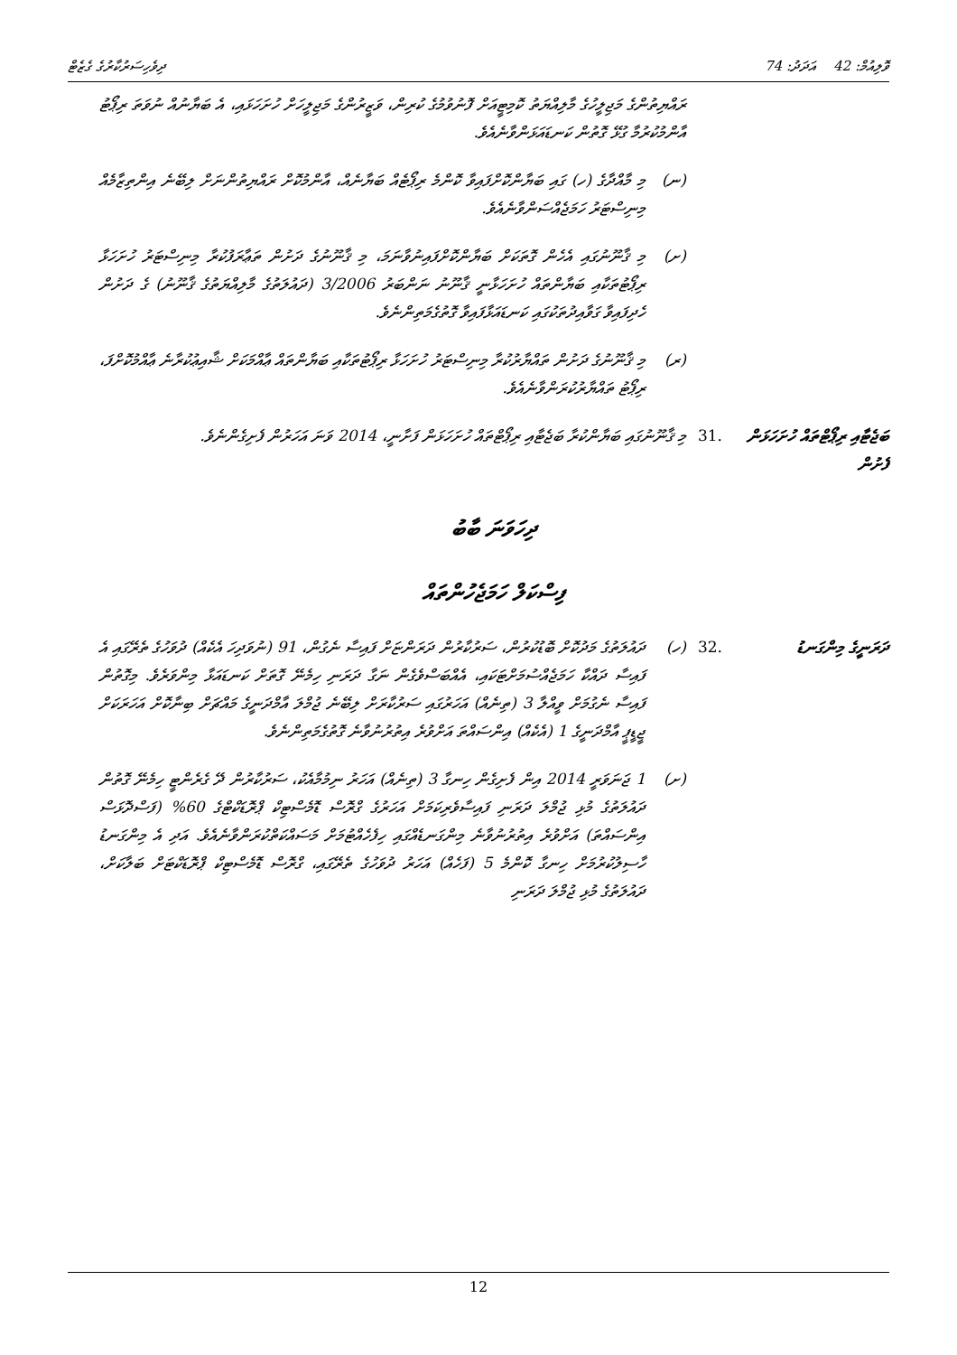ވޮލިއުމް: 42 އަދަދު: 74 ދިވެހިސަރުކާރުގެ ގެޒެޓް
ރައްޔިތުންގެ މަޖިލީހުގެ މާލިއްޔަތު ކޮމިޓީއަށް ފޮނުވުމުގެ ކުރިން، ވަޒީރުންގެ މަޖިލީހަށް ހުށަހަޅައި، އެ ބަޔާނުއް ނުވަތަ ރިޕޯޓު އާންމުކުރުމާ ގުޅޭ ގޮތުން ކަނޑައަޅަންވާނެއެވެ.
(ނ) މި މާއްދާގެ (ހ) ގައި ބަޔާންކޮށްފައިވާ ކޮންމެ ރިޕޯޓެއް ބަޔާނެއް، އާންމުކޮށް ރައްޔިތުންނަށް ލިބޭނެ އިންތިޒާމެއް މިނިސްޓަރު ހަމަޖެއްސަންވާނެއެވެ.
(ށ) މި ޤާނޫނުގައި އެހެން ގޮތަކަށް ބަޔާންކޮށްފައިނުވާނަމަ، މި ޤާނޫނުގެ ދަށުން ތަޢާރަފުކުރާ މިނިސްޓަރު ހުށަހަޅާ ރިޕޯޓުތަކާއި ބަޔާންތައް ހުށަހަޅާނީ ޤާނޫނު ނަންބަރު 3/2006 (ދައުލަތުގެ މާލިއްޔަތުގެ ޤާނޫނު) ގެ ދަށުން ހެދިފައިވާ ގަވާއިދުތަކުގައި ކަނޑައަޅާފައިވާ ގޮތުގެމަތިންނެވެ.
(ރ) މި ޤާނޫނުގެ ދަށުން ތައްޔާރުކުރާ މިނިސްޓަރު ހުށަހަޅާ ރިޕޯޓުތަކާއި ބަޔާންތައް ޢާއްމަކަށް ޝާއިޢުކުރާނެ ޢާއްމުކޮށްފަ، ރިޕޯޓު ތައްޔާރުކުރަންވާނެއެވެ.
ބަޖެޓާއި ރިޕޯޓްތައް ހުށަހަޅަން ފެށުން
.31 މި ޤާނޫނުގައި ބަޔާންކުރާ ބަޖެޓާއި ރިޕޯޓްތައް ހުށަހަޅަން ފަށާނީ، 2014 ވަނަ އަހަރުން ފެށިގެންނެވެ.
ދިހަވަނަ ބާބު
ފިސްކަލް ހަމަޖެހުންތައް
ދަރަނީގެ މިންގަނޑު .32 (ހ) ދައުލަތުގެ މަދުކޮށް ބޮޑުކުރުން، ސަރުކާރުން ދަރަންޏަށް ފައިސާ ނެގުން، 91 (ނުވަދިހަ އެކެއް) ދުވަހުގެ ތެރޭގައި އެ ފައިސާ ދައްކާ ހަމަޖެއްސުމަށްޓަކައި، އެއްބަސްވެގެން ނަގާ ދަރަނި ހިމެނޭ ގޮތަށް ކަނޑައަޅާ މިންވަރެވެ. މިގޮތުން ފައިސާ ނެގުމަށް ވީއްލާ 3 (ތިނެއް) އަހަރުގައި ސަރުކާރަށް ލިބޭނެ ޖުމްލަ އާމްދަނީގެ މައްޗަށް ބިނާކޮށް އަހަރަކަށް ޖީޑީޕީ އާމްދަނީގެ 1 (އެކެއް) އިންސައްތަ އަށްވުރެ އިތުރުނުވާނެ ގޮތުގެމަތިންނެވެ.
(ށ) 1 ޖަނަވަރީ 2014 އިން ފެށިގެން ހިނގާ 3 (ތިނެއް) އަހަރު ނިމުމާއެކު، ސަރުކާރުން ދޭ ގެރެންޓީ ހިމެނޭ ގޮތުން ދައުލަތުގެ މުޅި ޖުމްލަ ދަރަނި ފައިސާވެރިކަމަށް އަހަރުގެ ގްރޮސް ޑޮމެސްޓިކް ޕްރޮޑަކްޓްގެ 60% (ފަސްދޮޅަސް އިންސައްތަ) އަށްވުރެ އިތުރުނުވާނެ މިންގަނޑެއްގައި ހިފެހެއްޓުމަށް މަސައްކަތްކުރަންވާނެއެވެ. އަދި އެ މިންގަނޑު ހާސިލުކުރުމަށް ހިނގާ ކޮންމެ 5 (ފަހެއް) އަހަރު ދުވަހުގެ ތެރޭގައި، ގްރޮސް ޑޮމެސްޓިކް ޕްރޮޑަކްޓަށް ބަލާކަށް، ދައުލަތުގެ މުޅި ޖުމްލަ ދަރަނި
12